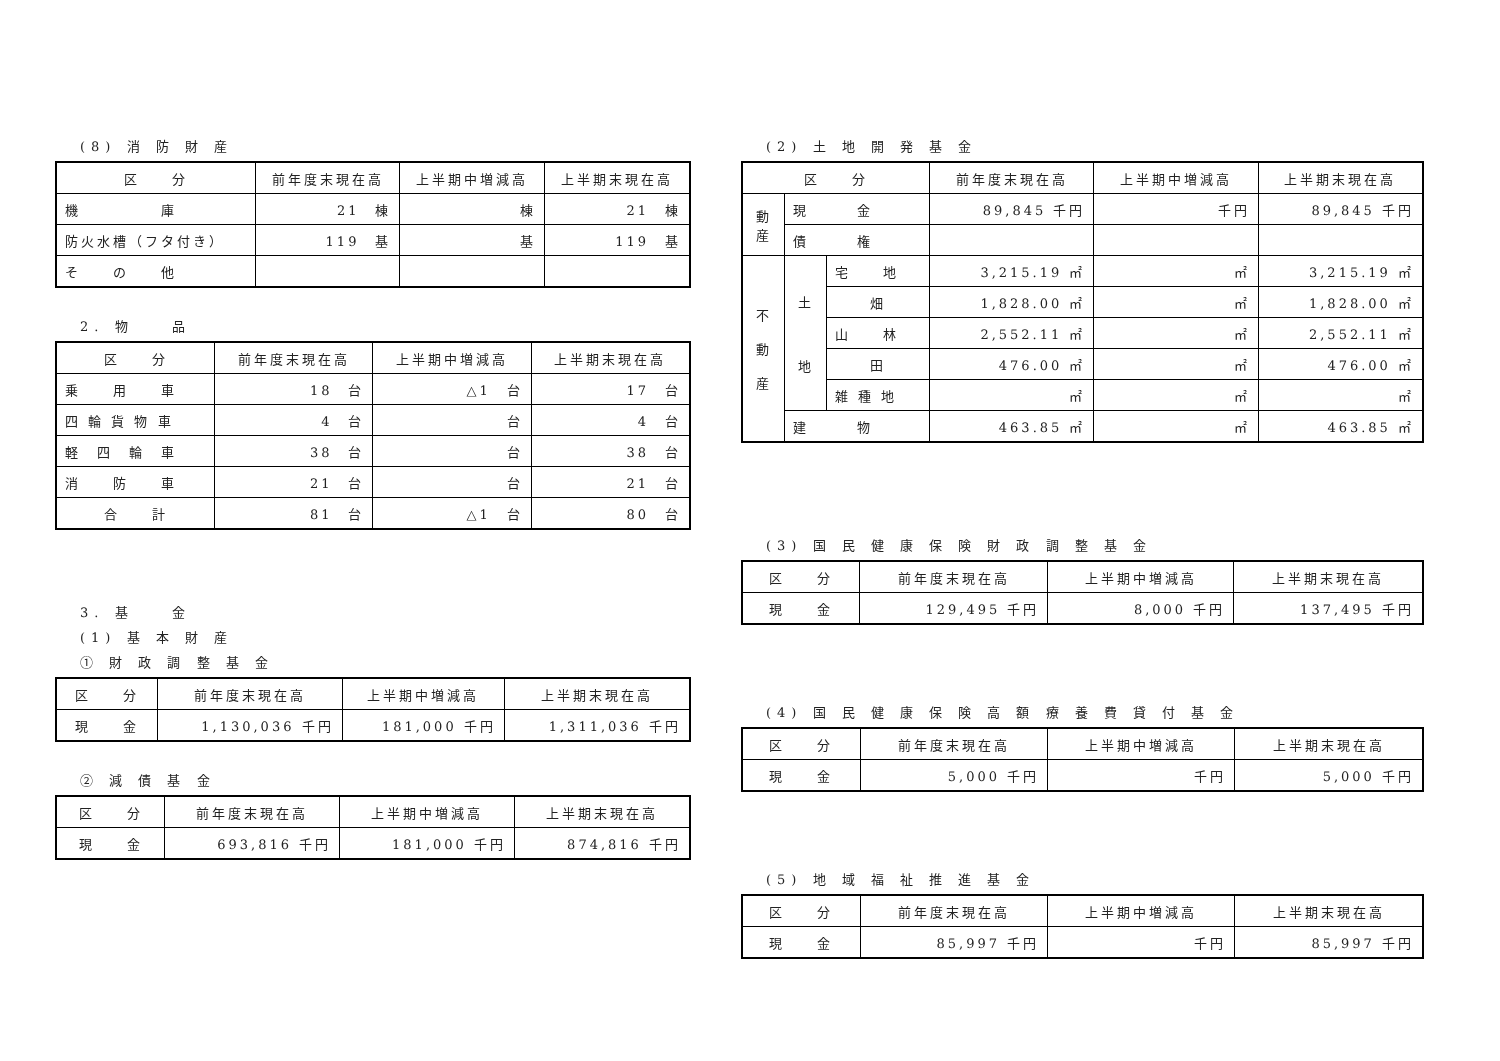(8) 消 防 財 産
| 区 分 | 前年度末現在高 | 上半期中増減高 | 上半期末現在高 |
| --- | --- | --- | --- |
| 機 庫 | 21 棟 | 棟 | 21 棟 |
| 防火水槽（フタ付き） | 119 基 | 基 | 119 基 |
| そ の 他 | | | |
2. 物　　品
| 区 分 | 前年度末現在高 | 上半期中増減高 | 上半期末現在高 |
| --- | --- | --- | --- |
| 乗 用 車 | 18 台 | △1 台 | 17 台 |
| 四 輪 貨 物 車 | 4 台 | 台 | 4 台 |
| 軽 四 輪 車 | 38 台 | 台 | 38 台 |
| 消 防 車 | 21 台 | 台 | 21 台 |
| 合 計 | 81 台 | △1 台 | 80 台 |
3. 基　　金
(1) 基 本 財 産
① 財 政 調 整 基 金
| 区 分 | 前年度末現在高 | 上半期中増減高 | 上半期末現在高 |
| --- | --- | --- | --- |
| 現 金 | 1,130,036 千円 | 181,000 千円 | 1,311,036 千円 |
② 減 債 基 金
| 区 分 | 前年度末現在高 | 上半期中増減高 | 上半期末現在高 |
| --- | --- | --- | --- |
| 現 金 | 693,816 千円 | 181,000 千円 | 874,816 千円 |
(2) 土 地 開 発 基 金
| 区 分 | | | 前年度末現在高 | 上半期中増減高 | 上半期末現在高 |
| --- | --- | --- | --- | --- | --- |
| 動 産 | 現 金 | | 89,845 千円 | 千円 | 89,845 千円 |
| | 債 権 | | | | |
| 不 動 産 | 土 地 | 宅 地 | 3,215.19 ㎡ | ㎡ | 3,215.19 ㎡ |
| | | 畑 | 1,828.00 ㎡ | ㎡ | 1,828.00 ㎡ |
| | | 山 林 | 2,552.11 ㎡ | ㎡ | 2,552.11 ㎡ |
| | | 田 | 476.00 ㎡ | ㎡ | 476.00 ㎡ |
| | | 雑 種 地 | ㎡ | ㎡ | ㎡ |
| | 建 物 | | 463.85 ㎡ | ㎡ | 463.85 ㎡ |
(3) 国 民 健 康 保 険 財 政 調 整 基 金
| 区 分 | 前年度末現在高 | 上半期中増減高 | 上半期末現在高 |
| --- | --- | --- | --- |
| 現 金 | 129,495 千円 | 8,000 千円 | 137,495 千円 |
(4) 国 民 健 康 保 険 高 額 療 養 費 貸 付 基 金
| 区 分 | 前年度末現在高 | 上半期中増減高 | 上半期末現在高 |
| --- | --- | --- | --- |
| 現 金 | 5,000 千円 | 千円 | 5,000 千円 |
(5) 地 域 福 祉 推 進 基 金
| 区 分 | 前年度末現在高 | 上半期中増減高 | 上半期末現在高 |
| --- | --- | --- | --- |
| 現 金 | 85,997 千円 | 千円 | 85,997 千円 |